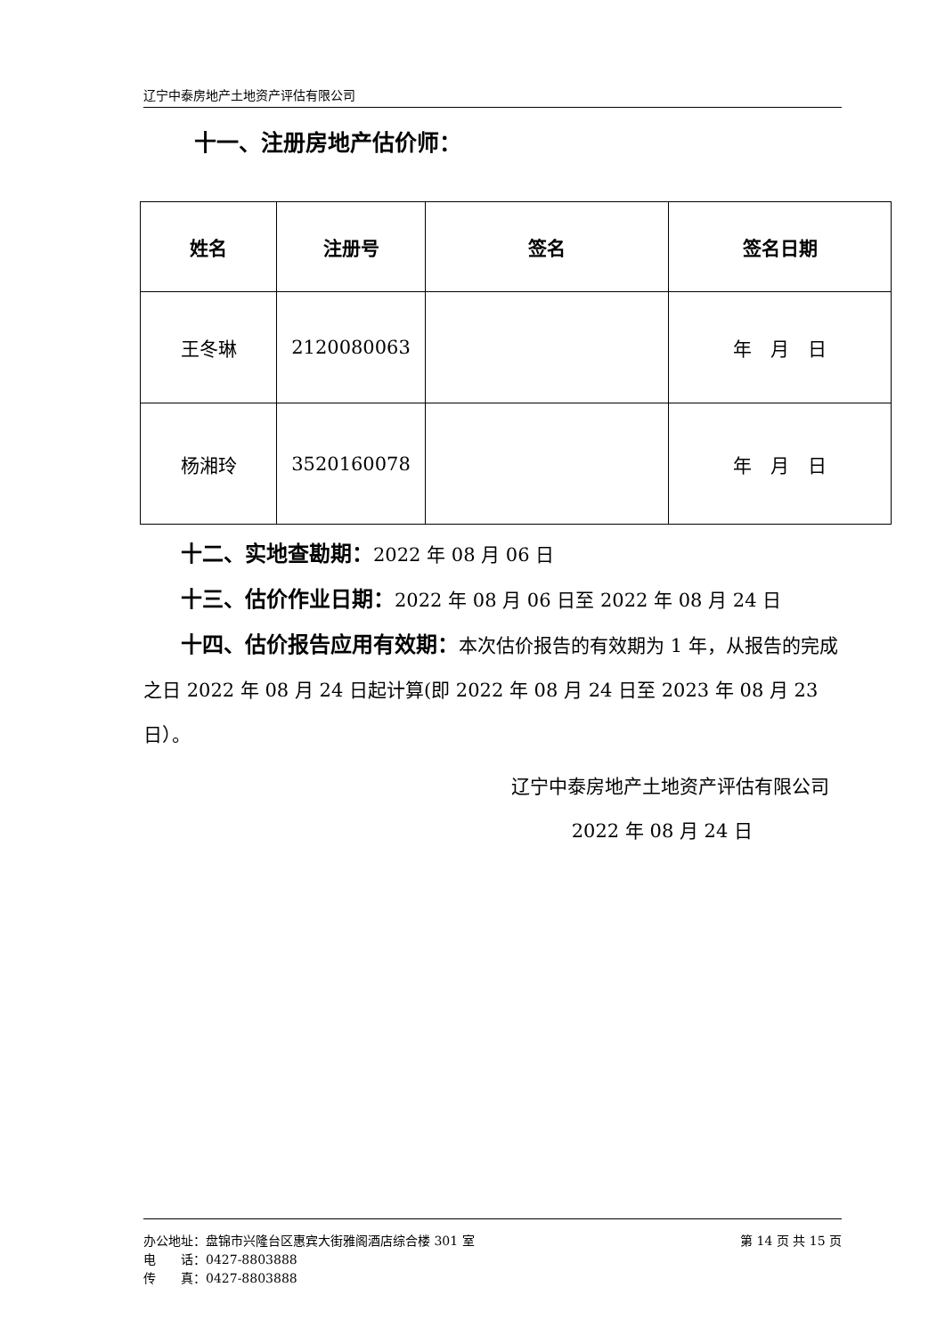辽宁中泰房地产土地资产评估有限公司
十一、注册房地产估价师：
| 姓名 | 注册号 | 签名 | 签名日期 |
| --- | --- | --- | --- |
| 王冬琳 | 2120080063 | | 年 月 日 |
| 杨湘玲 | 3520160078 | | 年 月 日 |
十二、实地查勘期：2022 年 08 月 06 日
十三、估价作业日期：2022 年 08 月 06 日至 2022 年 08 月 24 日
十四、估价报告应用有效期：本次估价报告的有效期为 1 年，从报告的完成之日 2022 年 08 月 24 日起计算(即 2022 年 08 月 24 日至 2023 年 08 月 23 日）。
辽宁中泰房地产土地资产评估有限公司
2022 年 08 月 24 日
办公地址：盘锦市兴隆台区惠宾大街雅阁酒店综合楼 301 室 第 14 页 共 15 页
电　　话：0427-8803888
传　　真：0427-8803888